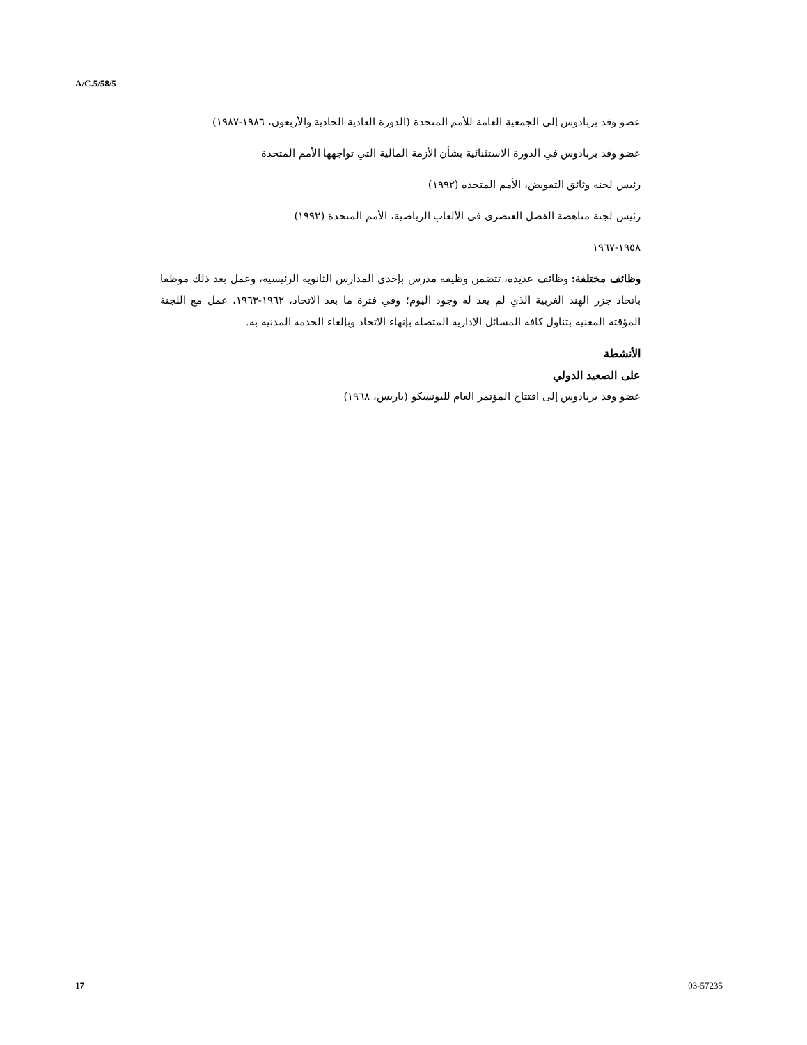A/C.5/58/5
عضو وفد بربادوس إلى الجمعية العامة للأمم المتحدة (الدورة العادية الحادية والأربعون، ١٩٨٦-١٩٨٧)
عضو وفد بربادوس في الدورة الاستثنائية بشأن الأزمة المالية التي تواجهها الأمم المتحدة
رئيس لجنة وثائق التفويض، الأمم المتحدة (١٩٩٢)
رئيس لجنة مناهضة الفصل العنصري في الألعاب الرياضية، الأمم المتحدة (١٩٩٢)
١٩٥٨-١٩٦٧
وظائف مختلفة: وظائف عديدة، تتضمن وظيفة مدرس بإحدى المدارس الثانوية الرئيسية، وعمل بعد ذلك موظفا باتحاد جزر الهند الغربية الذي لم يعد له وجود اليوم؛ وفي فترة ما بعد الاتحاد، ١٩٦٢-١٩٦٣، عمل مع اللجنة المؤقتة المعنية بتناول كافة المسائل الإدارية المتصلة بإنهاء الاتحاد وبإلغاء الخدمة المدنية به.
الأنشطة
على الصعيد الدولي
عضو وفد بربادوس إلى افتتاح المؤتمر العام لليونسكو (باريس، ١٩٦٨)
17 03-57235